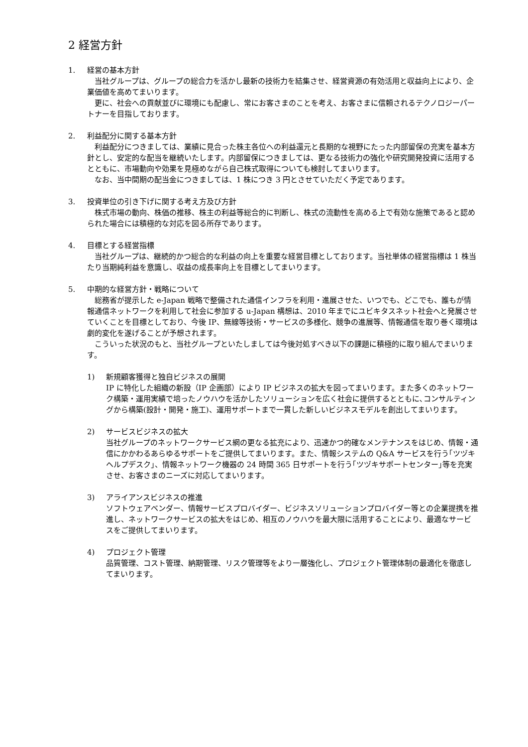2 経営方針
1. 経営の基本方針
　当社グループは、グループの総合力を活かし最新の技術力を結集させ、経営資源の有効活用と収益向上により、企業価値を高めてまいります。
　更に、社会への貢献並びに環境にも配慮し、常にお客さまのことを考え、お客さまに信頼されるテクノロジーパートナーを目指しております。
2. 利益配分に関する基本方針
　利益配分につきましては、業績に見合った株主各位への利益還元と長期的な視野にたった内部留保の充実を基本方針とし、安定的な配当を継続いたします。内部留保につきましては、更なる技術力の強化や研究開発投資に活用するとともに、市場動向や効果を見極めながら自己株式取得についても検討してまいります。
　なお、当中間期の配当金につきましては、1 株につき 3 円とさせていただく予定であります。
3. 投資単位の引き下げに関する考え方及び方針
　株式市場の動向、株価の推移、株主の利益等総合的に判断し、株式の流動性を高める上で有効な施策であると認められた場合には積極的な対応を図る所存であります。
4. 目標とする経営指標
　当社グループは、継続的かつ総合的な利益の向上を重要な経営目標としております。当社単体の経営指標は 1 株当たり当期純利益を意識し、収益の成長率向上を目標としてまいります。
5. 中期的な経営方針・戦略について
　総務省が提示した e-Japan 戦略で整備された通信インフラを利用・進展させた、いつでも、どこでも、誰もが情報通信ネットワークを利用して社会に参加する u-Japan 構想は、2010 年までにユビキタスネット社会へと発展させていくことを目標としており、今後 IP、無線等技術・サービスの多様化、競争の進展等、情報通信を取り巻く環境は劇的変化を遂げることが予想されます。
　こういった状況のもと、当社グループといたしましては今後対処すべき以下の課題に積極的に取り組んでまいります。
1) 新規顧客獲得と独自ビジネスの展開
IP に特化した組織の新設（IP 企画部）により IP ビジネスの拡大を図ってまいります。また多くのネットワーク構築・運用実績で培ったノウハウを活かしたソリューションを広く社会に提供するとともに､コンサルティングから構築(設計・開発・施工)、運用サポートまで一貫した新しいビジネスモデルを創出してまいります。
2) サービスビジネスの拡大
当社グループのネットワークサービス網の更なる拡充により、迅速かつ的確なメンテナンスをはじめ、情報・通信にかかわるあらゆるサポートをご提供してまいります。また、情報システムの Q&A サービスを行う｢ツヅキヘルプデスク｣、情報ネットワーク機器の 24 時間 365 日サポートを行う｢ツヅキサポートセンター｣等を充実させ、お客さまのニーズに対応してまいります。
3) アライアンスビジネスの推進
ソフトウェアベンダー、情報サービスプロバイダー、ビジネスソリューションプロバイダー等との企業提携を推進し、ネットワークサービスの拡大をはじめ、相互のノウハウを最大限に活用することにより、最適なサービスをご提供してまいります。
4) プロジェクト管理
品質管理、コスト管理、納期管理、リスク管理等をより一層強化し、プロジェクト管理体制の最適化を徹底してまいります。